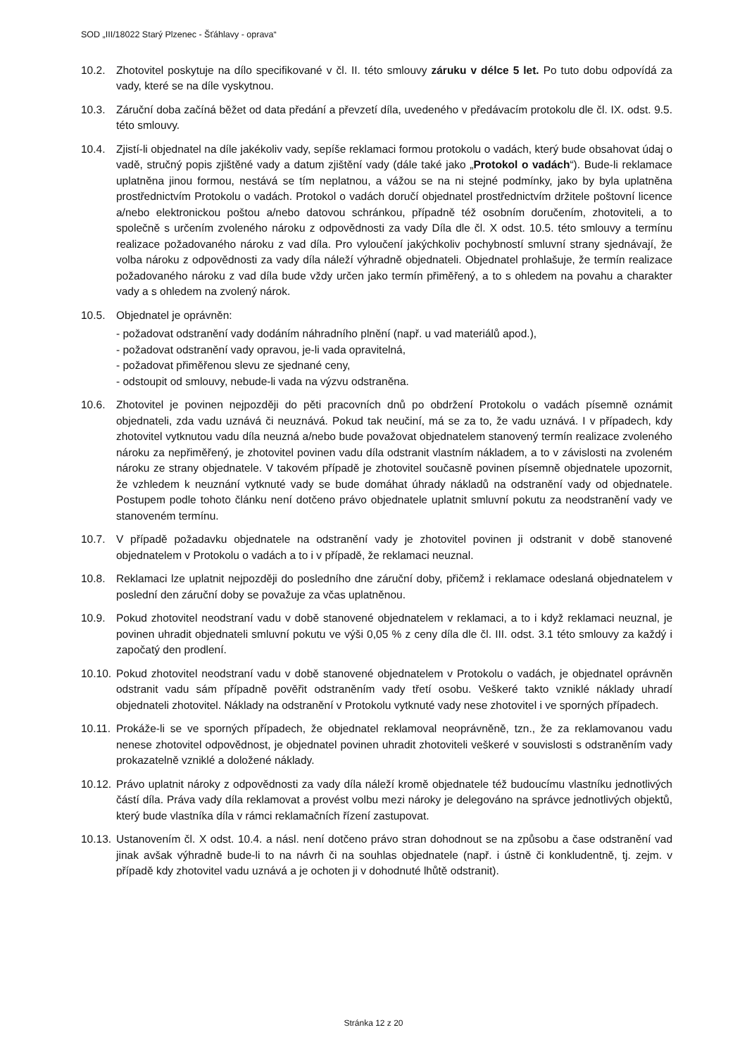SOD „III/18022 Starý Plzenec - Šťáhlavy - oprava“
10.2. Zhotovitel poskytuje na dílo specifikované v čl. II. této smlouvy záruku v délce 5 let. Po tuto dobu odpovídá za vady, které se na díle vyskytnou.
10.3. Záruční doba začíná běžet od data předání a převzetí díla, uvedeného v předávacím protokolu dle čl. IX. odst. 9.5. této smlouvy.
10.4. Zjistí-li objednatel na díle jakékoliv vady, sepíše reklamaci formou protokolu o vadách, který bude obsahovat údaj o vadě, stručný popis zjištěné vady a datum zjištění vady (dále také jako „Protokol o vadách“). Bude-li reklamace uplatněna jinou formou, nestává se tím neplatnou, a vážou se na ni stejné podmínky, jako by byla uplatněna prostřednictvím Protokolu o vadách. Protokol o vadách doručí objednatel prostřednictvím držitele poštovní licence a/nebo elektronickou poštou a/nebo datovou schránkou, případně též osobním doručením, zhotoviteli, a to společně s určením zvoleného nároku z odpovědnosti za vady Díla dle čl. X odst. 10.5. této smlouvy a termínu realizace požadovaného nároku z vad díla. Pro vyloučení jakýchkoliv pochybností smluvní strany sjednávají, že volba nároku z odpovědnosti za vady díla náleží výhradně objednateli. Objednatel prohlašuje, že termín realizace požadovaného nároku z vad díla bude vždy určen jako termín přiměřený, a to s ohledem na povahu a charakter vady a s ohledem na zvolený nárok.
10.5. Objednatel je oprávněn:
- požadovat odstranění vady dodáním náhradního plnění (např. u vad materiálů apod.),
- požadovat odstranění vady opravou, je-li vada opravitelná,
- požadovat přiměřenou slevu ze sjednané ceny,
- odstoupit od smlouvy, nebude-li vada na výzvu odstraněna.
10.6. Zhotovitel je povinen nejpozději do pěti pracovních dnů po obdržení Protokolu o vadách písemně oznámit objednateli, zda vadu uznává či neuznává. Pokud tak neučiní, má se za to, že vadu uznává. I v případech, kdy zhotovitel vytknutou vadu díla neuzná a/nebo bude považovat objednatelem stanovený termín realizace zvoleného nároku za nepřiměřený, je zhotovitel povinen vadu díla odstranit vlastním nákladem, a to v závislosti na zvoleném nároku ze strany objednatele. V takovém případě je zhotovitel současně povinen písemně objednatele upozornit, že vzhledem k neuznání vytknuté vady se bude domáhat úhrady nákladů na odstranění vady od objednatele. Postupem podle tohoto článku není dotčeno právo objednatele uplatnit smluvní pokutu za neodstranění vady ve stanoveném termínu.
10.7. V případě požadavku objednatele na odstranění vady je zhotovitel povinen ji odstranit v době stanovené objednatelem v Protokolu o vadách a to i v případě, že reklamaci neuznal.
10.8. Reklamaci lze uplatnit nejpozději do posledního dne záruční doby, přičemž i reklamace odeslaná objednatelem v poslední den záruční doby se považuje za včas uplatněnou.
10.9. Pokud zhotovitel neodstraní vadu v době stanovené objednatelem v reklamaci, a to i když reklamaci neuznal, je povinen uhradit objednateli smluvní pokutu ve výši 0,05 % z ceny díla dle čl. III. odst. 3.1 této smlouvy za každý i započatý den prodlení.
10.10.
Pokud zhotovitel neodstraní vadu v době stanovené objednatelem v Protokolu o vadách, je objednatel oprávněn odstranit vadu sám případně pověřit odstraněním vady třetí osobu. Veškeré takto vzniklé náklady uhradí objednateli zhotovitel. Náklady na odstranění v Protokolu vytknuté vady nese zhotovitel i ve sporných případech.
10.11.
Prokáže-li se ve sporných případech, že objednatel reklamoval neoprávněně, tzn., že za reklamovanou vadu nenese zhotovitel odpovědnost, je objednatel povinen uhradit zhotoviteli veškeré v souvislosti s odstraněním vady prokazatelně vzniklé a doložené náklady.
10.12.
Právo uplatnit nároky z odpovědnosti za vady díla náleží kromě objednatele též budoucímu vlastníku jednotlivých částí díla. Práva vady díla reklamovat a provést volbu mezi nároky je delegováno na správce jednotlivých objektů, který bude vlastníka díla v rámci reklamačních řízení zastupovat.
10.13.
Ustanovením čl. X odst. 10.4. a násl. není dotčeno právo stran dohodnout se na způsobu a čase odstranění vad jinak avšak výhradně bude-li to na návrh či na souhlas objednatele (např. i ústně či konkludentně, tj. zejm. v případě kdy zhotovitel vadu uznává a je ochoten ji v dohodnuté lhůtě odstranit).
Stránka 12 z 20